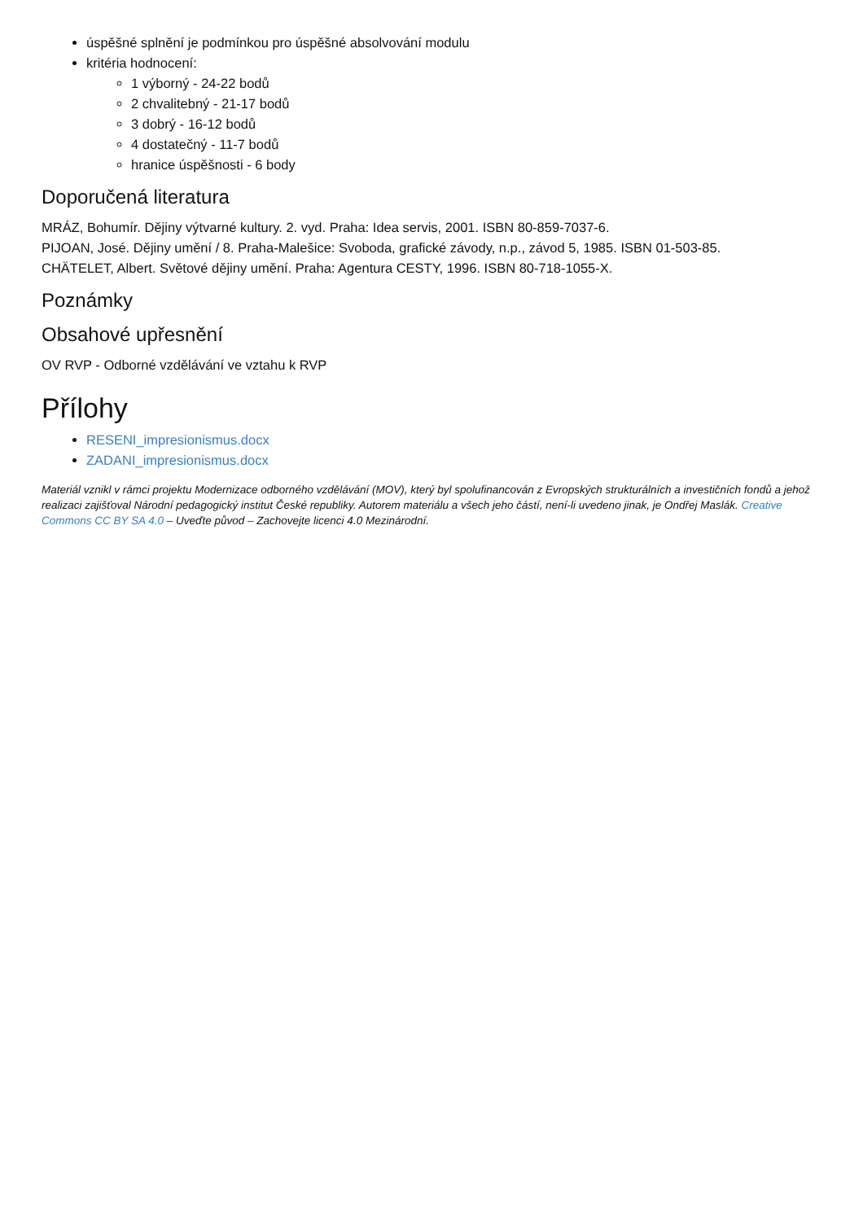úspěšné splnění je podmínkou pro úspěšné absolvování modulu
kritéria hodnocení:
1 výborný - 24-22 bodů
2 chvalitebný - 21-17 bodů
3 dobrý - 16-12 bodů
4 dostatečný - 11-7 bodů
hranice úspěšnosti - 6 body
Doporučená literatura
MRÁZ, Bohumír. Dějiny výtvarné kultury. 2. vyd. Praha: Idea servis, 2001. ISBN 80-859-7037-6.
PIJOAN, José. Dějiny umění / 8. Praha-Malešice: Svoboda, grafické závody, n.p., závod 5, 1985. ISBN 01-503-85.
CHÄTELET, Albert. Světové dějiny umění. Praha: Agentura CESTY, 1996. ISBN 80-718-1055-X.
Poznámky
Obsahové upřesnění
OV RVP - Odborné vzdělávání ve vztahu k RVP
Přílohy
RESENI_impresionismus.docx
ZADANI_impresionismus.docx
Materiál vznikl v rámci projektu Modernizace odborného vzdělávání (MOV), který byl spolufinancován z Evropských strukturálních a investičních fondů a jehož realizaci zajišťoval Národní pedagogický institut České republiky. Autorem materiálu a všech jeho částí, není-li uvedeno jinak, je Ondřej Maslák. Creative Commons CC BY SA 4.0 – Uveďte původ – Zachovejte licenci 4.0 Mezinárodní.